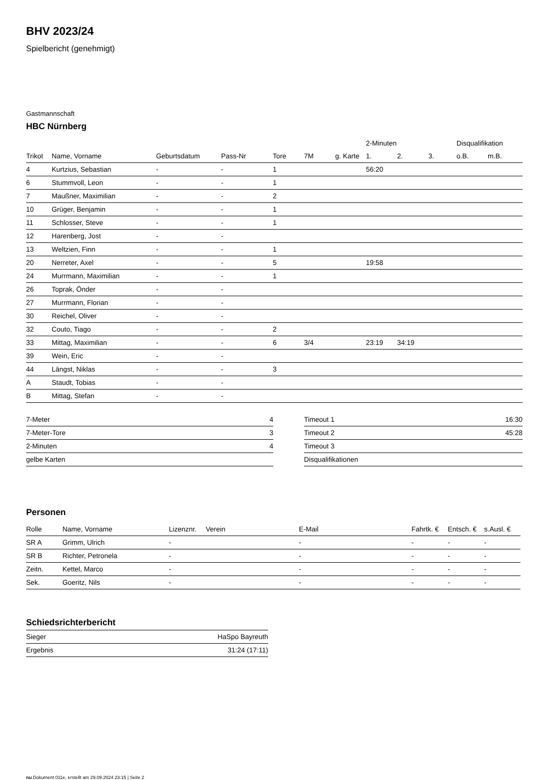BHV 2023/24
Spielbericht (genehmigt)
Gastmannschaft
HBC Nürnberg
| | | | | | | | 2-Minuten | | | Disqualifikation | |
| --- | --- | --- | --- | --- | --- | --- | --- | --- | --- | --- | --- |
| Trikot | Name, Vorname | Geburtsdatum | Pass-Nr | Tore | 7M | g. Karte | 1. | 2. | 3. | o.B. | m.B. |
| 4 | Kurtzius, Sebastian | - | - | 1 | | | 56:20 | | | | |
| 6 | Stummvoll, Leon | - | - | 1 | | | | | | | |
| 7 | Maußner, Maximilian | - | - | 2 | | | | | | | |
| 10 | Grüger, Benjamin | - | - | 1 | | | | | | | |
| 11 | Schlosser, Steve | - | - | 1 | | | | | | | |
| 12 | Harenberg, Jost | - | - | | | | | | | | |
| 13 | Weltzien, Finn | - | - | 1 | | | | | | | |
| 20 | Nerreter, Axel | - | - | 5 | | | 19:58 | | | | |
| 24 | Murrmann, Maximilian | - | - | 1 | | | | | | | |
| 26 | Toprak, Önder | - | - | | | | | | | | |
| 27 | Murrmann, Florian | - | - | | | | | | | | |
| 30 | Reichel, Oliver | - | - | | | | | | | | |
| 32 | Couto, Tiago | - | - | 2 | | | | | | | |
| 33 | Mittag, Maximilian | - | - | 6 | 3/4 | | 23:19 | 34:19 | | | |
| 39 | Wein, Eric | - | - | | | | | | | | |
| 44 | Längst, Niklas | - | - | 3 | | | | | | | |
| A | Staudt, Tobias | - | - | | | | | | | | |
| B | Mittag, Stefan | - | - | | | | | | | | |
| 7-Meter | 4 |
| 7-Meter-Tore | 3 |
| 2-Minuten | 4 |
| gelbe Karten | |
| Timeout 1 | 16:30 |
| Timeout 2 | 45:28 |
| Timeout 3 | |
| Disqualifikationen | |
Personen
| Rolle | Name, Vorname | Lizenznr. | Verein | E-Mail | Fahrtk. € | Entsch. € | s.Ausl. € |
| --- | --- | --- | --- | --- | --- | --- | --- |
| SR A | Grimm, Ulrich | - | | - | - | - | - |
| SR B | Richter, Petronela | - | | - | - | - | - |
| Zeitn. | Kettel, Marco | - | | - | - | - | - |
| Sek. | Goeritz, Nils | - | | - | - | - | - |
Schiedsrichterbericht
| Sieger | HaSpo Bayreuth |
| Ergebnis | 31:24 (17:11) |
nu.Dokument 011e, erstellt am 29.09.2024 23:15 | Seite 2